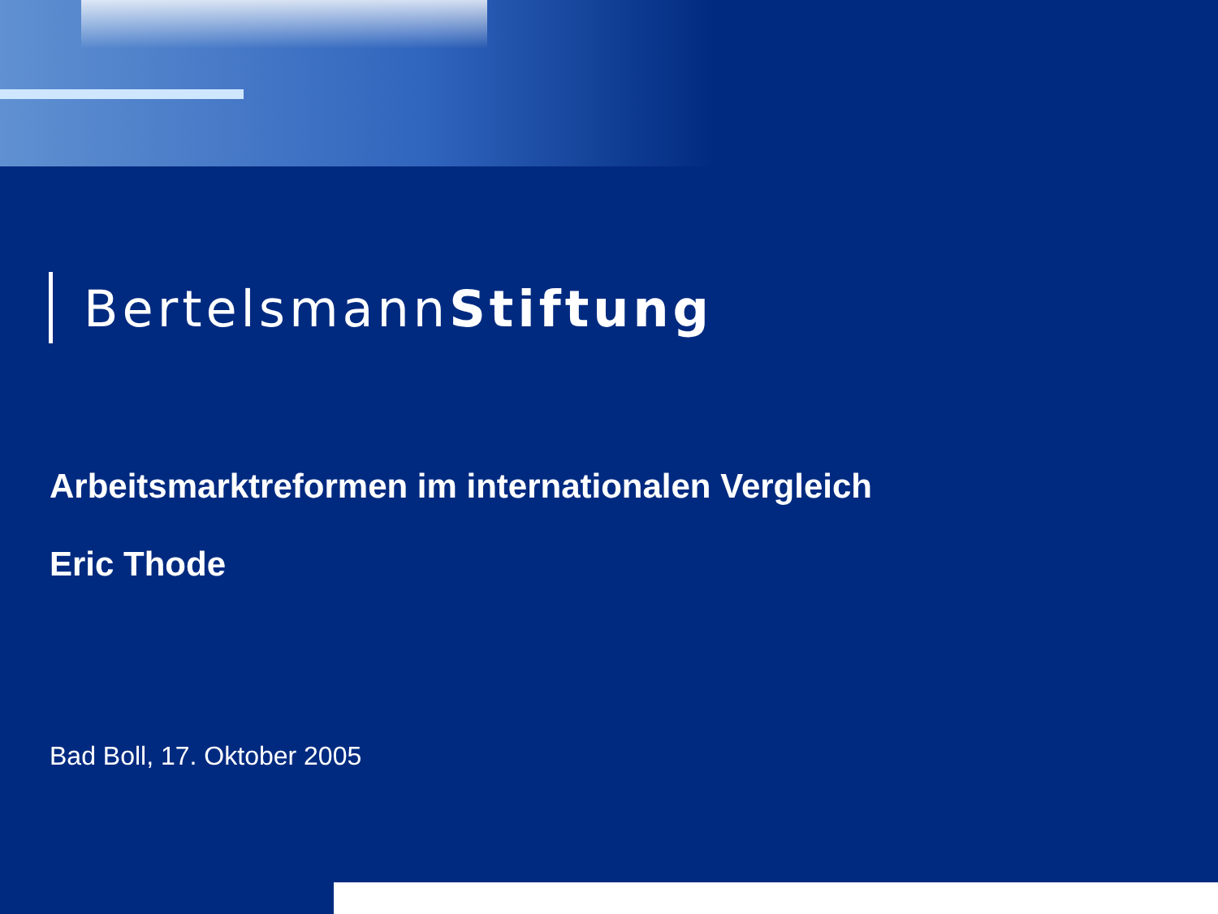BertelsmannStiftung
Arbeitsmarktreformen im internationalen Vergleich
Eric Thode
Bad Boll, 17. Oktober 2005